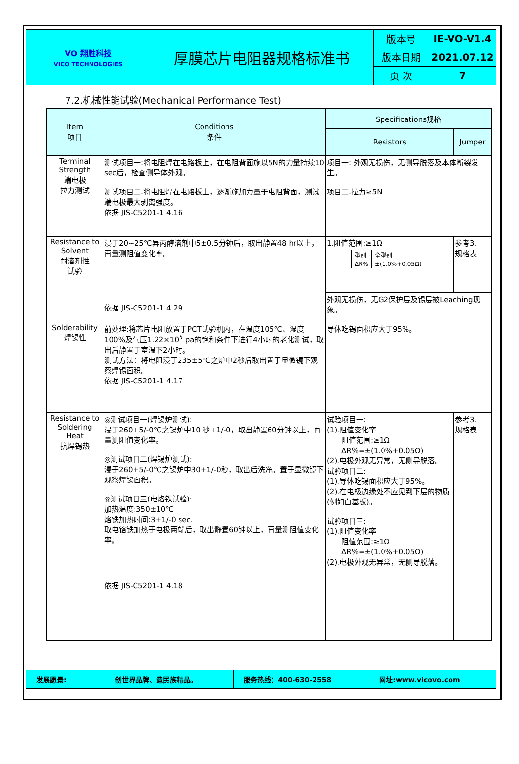| VO 翔胜科技 VICO TECHNOLOGIES | 厚膜芯片电阻器规格标准书 | 版本号 | IE-VO-V1.4 |
| | | 版本日期 | 2021.07.12 |
| | | 页 次 | 7 |
7.2.机械性能试验(Mechanical Performance Test)
| Item 项目 | Conditions 条件 | Specifications规格 | |
| --- | --- | --- | --- |
| | | Resistors | Jumper |
| Terminal Strength 端电极 拉力测试 | 测试项目一:将电阻焊在电路板上，在电阻背面施以5N的力量持续10 sec后，检查侧导体外观。 测试项目二:将电阻焊在电路板上，逐渐施加力量于电阻背面，测试端电极最大剥离强度。 依据 JIS-C5201-1 4.16 | 项目一: 外观无损伤，无侧导脱落及本体断裂发生。 项目二:拉力≥5N | |
| Resistance to Solvent 耐溶剂性 试验 | 浸于20~25℃异丙醇溶剂中5±0.5分钟后，取出静置48 hr以上，再量测阻值变化率。 依据 JIS-C5201-1 4.29 | 1.阻值范围:≥1Ω / 型别 / 全型别 / / ΔR% / ±(1.0%+0.05Ω) / | 参考3. 规格表 |
| | | 外观无损伤，无G2保护层及锡层被Leaching现象。 | |
| Solderability 焊锡性 | 前处理:将芯片电阻放置于PCT试验机内，在温度105℃、湿度100%及气压1.22×10<sup>5</sup> pa的饱和条件下进行4小时的老化测试，取出后静置于室温下2小时。 测试方法：将电阻浸于235±5℃之炉中2秒后取出置于显微镜下观察焊锡面积。 依据 JIS-C5201-1 4.17 | 导体吃锡面积应大于95%。 | |
| Resistance to Soldering Heat 抗焊锡热 | ◎测试项目一(焊锡炉测试): 浸于260+5/-0℃之锡炉中10 秒+1/-0，取出静置60分钟以上，再量测阻值变化率。 ◎测试项目二(焊锡炉测试): 浸于260+5/-0℃之锡炉中30+1/-0秒，取出后洗净。置于显微镜下观察焊锡面积。 ◎测试项目三(电烙铁试验): 加热温度:350±10℃ 烙铁加热时间:3+1/-0 sec. 取电铬铁加热于电极两端后，取出静置60钟以上，再量测阻值变化率。 依据 JIS-C5201-1 4.18 | 试验项目一: (1).阻值变化率 阻值范围:≥1Ω ΔR%=±(1.0%+0.05Ω) (2).电极外观无异常，无侧导脱落。 试验项目二: (1).导体吃锡面积应大于95%。 (2).在电极边缘处不应见到下层的物质(例如白基板)。 试验项目三: (1).阻值变化率 阻值范围:≥1Ω ΔR%=±(1.0%+0.05Ω) (2).电极外观无异常，无侧导脱落。 | 参考3. 规格表 |
| 发展愿景: | 创世界品牌、造民族精品。 | 服务热线：400-630-2558 | 网址:www.vicovo.com |